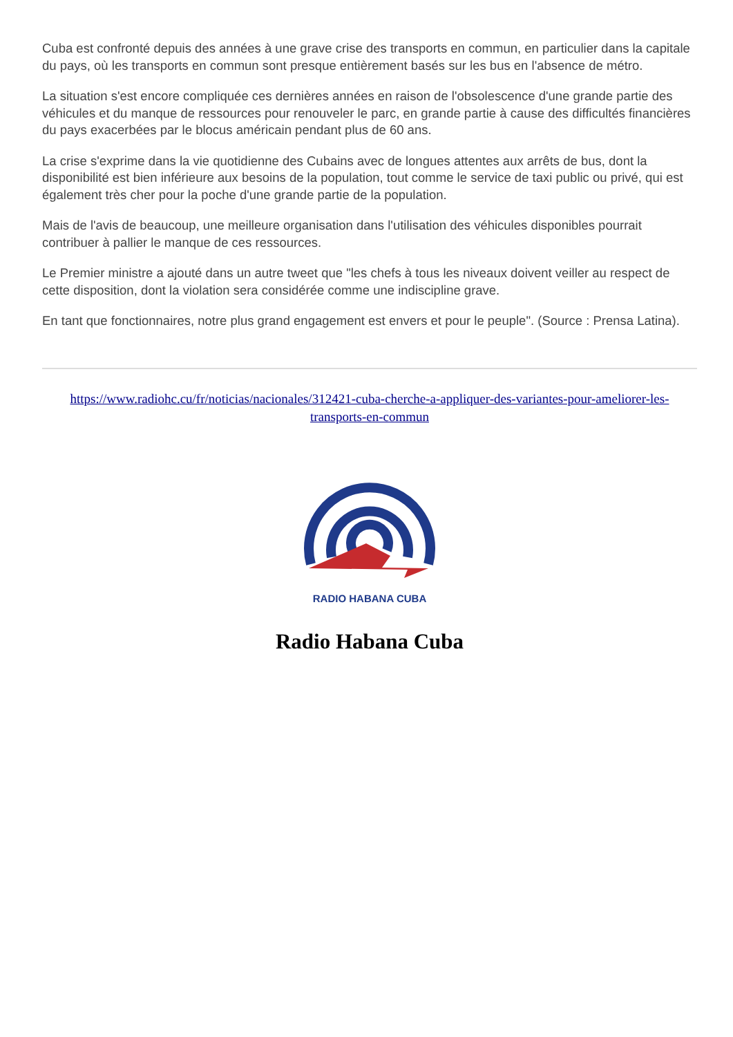Cuba est confronté depuis des années à une grave crise des transports en commun, en particulier dans la capitale du pays, où les transports en commun sont presque entièrement basés sur les bus en l'absence de métro.
La situation s'est encore compliquée ces dernières années en raison de l'obsolescence d'une grande partie des véhicules et du manque de ressources pour renouveler le parc, en grande partie à cause des difficultés financières du pays exacerbées par le blocus américain pendant plus de 60 ans.
La crise s'exprime dans la vie quotidienne des Cubains avec de longues attentes aux arrêts de bus, dont la disponibilité est bien inférieure aux besoins de la population, tout comme le service de taxi public ou privé, qui est également très cher pour la poche d'une grande partie de la population.
Mais de l'avis de beaucoup, une meilleure organisation dans l'utilisation des véhicules disponibles pourrait contribuer à pallier le manque de ces ressources.
Le Premier ministre a ajouté dans un autre tweet que "les chefs à tous les niveaux doivent veiller au respect de cette disposition, dont la violation sera considérée comme une indiscipline grave.
En tant que fonctionnaires, notre plus grand engagement est envers et pour le peuple". (Source : Prensa Latina).
https://www.radiohc.cu/fr/noticias/nacionales/312421-cuba-cherche-a-appliquer-des-variantes-pour-ameliorer-les-transports-en-commun
RADIO HABANA CUBA
Radio Habana Cuba